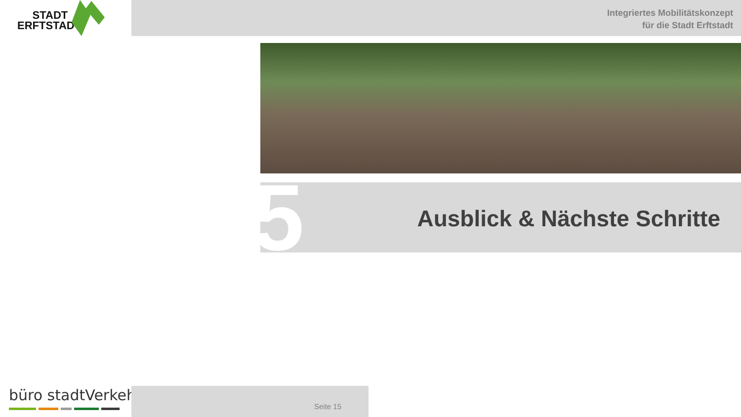STADT
ERFTSTADT
Integriertes Mobilitätskonzept
für die Stadt Erftstadt
Ausblick & Nächste Schritte
5
büro stadtVerkehr Seite 15